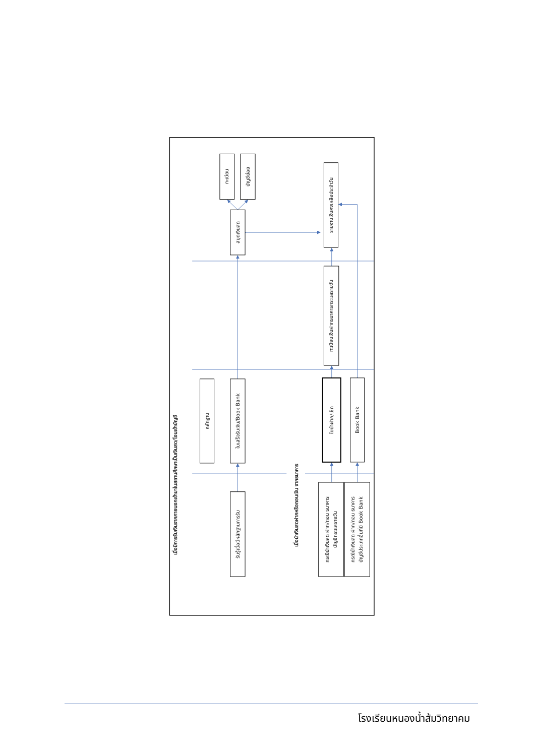เมื่อมีการรับเงินจากภายนอกเข้ามาในสถานศึกษาเป็นเงินสด/โอนเข้าบัญชี
รับรู้เมื่อมีหลักฐานการรับ
หลักฐาน
ใบเสร็จรับเงิน/Book Bank
สมุดเงินสด
ทะเบียน
บัญชีย่อย
เมื่อนำเงินสดฝากหรือถอนเงิน จากธนาคาร
กรณีนำเงินสด ฝาก/ถอน ธนาคาร
บัญชีกระแสรายวัน
กรณีนำเงินสด ฝาก/ถอน ธนาคาร
บัญชีประเภทอื่นที่มี Book Bank
ใบนำฝาก/เช็ค
Book Bank
ทะเบียนเงินฝากธนาคารกระแสรายวัน
รายงานเงินคงเหลือประจำวัน
โรงเรียนหนองน้ำส้มวิทยาคม